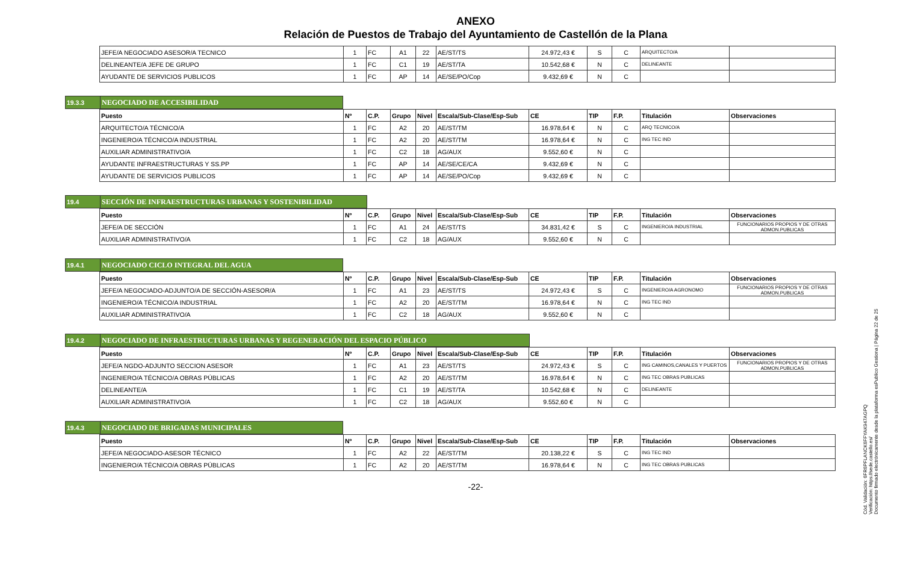ANEXO
Relación de Puestos de Trabajo del Ayuntamiento de Castellón de la Plana
| JEFE/A NEGOCIADO ASESOR/A TECNICO | 1 | FC | A1 | 22 | AE/ST/TS | 24.972,43 € | S | C | ARQUITECTO/A | |
| DELINEANTE/A JEFE DE GRUPO | 1 | FC | C1 | 19 | AE/ST/TA | 10.542,68 € | N | C | DELINEANTE | |
| AYUDANTE DE SERVICIOS PUBLICOS | 1 | FC | AP | 14 | AE/SE/PO/Cop | 9.432,69 € | N | C | | |
19.3.3 NEGOCIADO DE ACCESIBILIDAD
| Puesto | Nº | C.P. | Grupo | Nivel | Escala/Sub-Clase/Esp-Sub | CE | TIP | F.P. | Titulación | Observaciones |
| --- | --- | --- | --- | --- | --- | --- | --- | --- | --- | --- |
| ARQUITECTO/A TÉCNICO/A | 1 | FC | A2 | 20 | AE/ST/TM | 16.978,64 € | N | C | ARQ TECNICO/A | |
| INGENIERO/A TÉCNICO/A INDUSTRIAL | 1 | FC | A2 | 20 | AE/ST/TM | 16.978,64 € | N | C | ING TEC IND | |
| AUXILIAR ADMINISTRATIVO/A | 1 | FC | C2 | 18 | AG/AUX | 9.552,60 € | N | C | | |
| AYUDANTE INFRAESTRUCTURAS Y SS.PP | 1 | FC | AP | 14 | AE/SE/CE/CA | 9.432,69 € | N | C | | |
| AYUDANTE DE SERVICIOS PUBLICOS | 1 | FC | AP | 14 | AE/SE/PO/Cop | 9.432,69 € | N | C | | |
19.4 SECCIÓN DE INFRAESTRUCTURAS URBANAS Y SOSTENIBILIDAD
| Puesto | Nº | C.P. | Grupo | Nivel | Escala/Sub-Clase/Esp-Sub | CE | TIP | F.P. | Titulación | Observaciones |
| --- | --- | --- | --- | --- | --- | --- | --- | --- | --- | --- |
| JEFE/A DE SECCIÓN | 1 | FC | A1 | 24 | AE/ST/TS | 34.831,42 € | S | C | INGENIERO/A INDUSTRIAL | FUNCIONARIOS PROPIOS Y DE OTRAS ADMON.PUBLICAS |
| AUXILIAR ADMINISTRATIVO/A | 1 | FC | C2 | 18 | AG/AUX | 9.552,60 € | N | C | | |
19.4.1 NEGOCIADO CICLO INTEGRAL DEL AGUA
| Puesto | Nº | C.P. | Grupo | Nivel | Escala/Sub-Clase/Esp-Sub | CE | TIP | F.P. | Titulación | Observaciones |
| --- | --- | --- | --- | --- | --- | --- | --- | --- | --- | --- |
| JEFE/A NEGOCIADO-ADJUNTO/A DE SECCIÓN-ASESOR/A | 1 | FC | A1 | 23 | AE/ST/TS | 24.972,43 € | S | C | INGENIERO/A AGRONOMO | FUNCIONARIOS PROPIOS Y DE OTRAS ADMON.PUBLICAS |
| INGENIERO/A TÉCNICO/A INDUSTRIAL | 1 | FC | A2 | 20 | AE/ST/TM | 16.978,64 € | N | C | ING TEC IND | |
| AUXILIAR ADMINISTRATIVO/A | 1 | FC | C2 | 18 | AG/AUX | 9.552,60 € | N | C | | |
19.4.2 NEGOCIADO DE INFRAESTRUCTURAS URBANAS Y REGENERACIÓN DEL ESPACIO PÚBLICO
| Puesto | Nº | C.P. | Grupo | Nivel | Escala/Sub-Clase/Esp-Sub | CE | TIP | F.P. | Titulación | Observaciones |
| --- | --- | --- | --- | --- | --- | --- | --- | --- | --- | --- |
| JEFE/A NGDO-ADJUNTO SECCION ASESOR | 1 | FC | A1 | 23 | AE/ST/TS | 24.972,43 € | S | C | ING CAMINOS,CANALES Y PUERTOS | FUNCIONARIOS PROPIOS Y DE OTRAS ADMON.PUBLICAS |
| INGENIERO/A TÉCNICO/A OBRAS PÚBLICAS | 1 | FC | A2 | 20 | AE/ST/TM | 16.978,64 € | N | C | ING TEC OBRAS PUBLICAS | |
| DELINEANTE/A | 1 | FC | C1 | 19 | AE/ST/TA | 10.542,68 € | N | C | DELINEANTE | |
| AUXILIAR ADMINISTRATIVO/A | 1 | FC | C2 | 18 | AG/AUX | 9.552,60 € | N | C | | |
19.4.3 NEGOCIADO DE BRIGADAS MUNICIPALES
| Puesto | Nº | C.P. | Grupo | Nivel | Escala/Sub-Clase/Esp-Sub | CE | TIP | F.P. | Titulación | Observaciones |
| --- | --- | --- | --- | --- | --- | --- | --- | --- | --- | --- |
| JEFE/A NEGOCIADO-ASESOR TÉCNICO | 1 | FC | A2 | 22 | AE/ST/TM | 20.138,22 € | S | C | ING TEC IND | |
| INGENIERO/A TÉCNICO/A OBRAS PÚBLICAS | 1 | FC | A2 | 20 | AE/ST/TM | 16.978,64 € | N | C | ING TEC OBRAS PUBLICAS | |
-22-
Cód. Validación: 6FR6PFLANCK6FFYAK947AGPQ
Verificación: https://sede.castello.es/
Documento firmado electrónicamente desde la plataforma esPublico Gestiona | Página 22 de 25